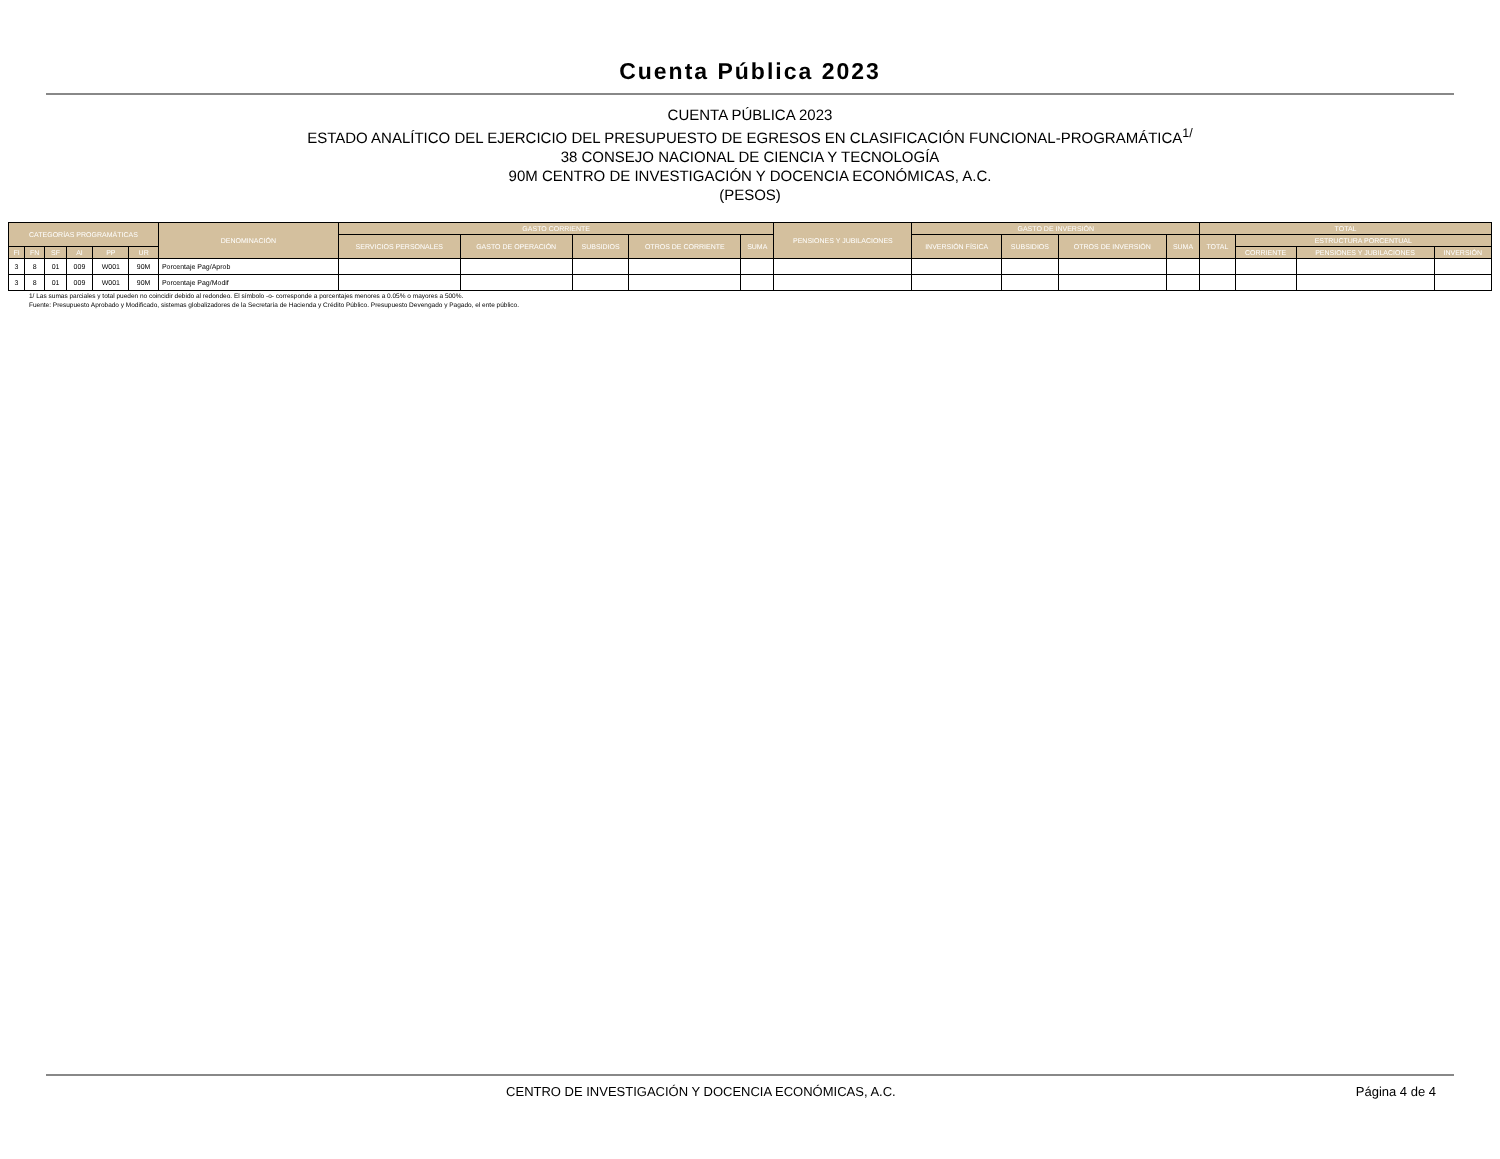Cuenta Pública 2023
CUENTA PÚBLICA 2023
ESTADO ANALÍTICO DEL EJERCICIO DEL PRESUPUESTO DE EGRESOS EN CLASIFICACIÓN FUNCIONAL-PROGRAMÁTICA<sup>1/</sup>
38 CONSEJO NACIONAL DE CIENCIA Y TECNOLOGÍA
90M CENTRO DE INVESTIGACIÓN Y DOCENCIA ECONÓMICAS, A.C.
(PESOS)
| CATEGORÍAS PROGRAMÁTICAS | | | | | | DENOMINACIÓN | GASTO CORRIENTE | | | | | PENSIONES Y JUBILACIONES | GASTO DE INVERSIÓN | | | | TOTAL | | | |
| --- | --- | --- | --- | --- | --- | --- | --- | --- | --- | --- | --- | --- | --- | --- | --- | --- | --- | --- | --- | --- |
| | | | | | | | SERVICIOS PERSONALES | GASTO DE OPERACIÓN | SUBSIDIOS | OTROS DE CORRIENTE | SUMA | | INVERSIÓN FÍSICA | SUBSIDIOS | OTROS DE INVERSIÓN | SUMA | TOTAL | ESTRUCTURA PORCENTUAL | | |
| FI | FN | SF | AI | PP | UR | | | | | | | | | | | | | CORRIENTE | PENSIONES Y JUBILACIONES | INVERSIÓN |
| 3 | 8 | 01 | 009 | W001 | 90M | Porcentaje Pag/Aprob | | | | | | | | | | | | | | |
| 3 | 8 | 01 | 009 | W001 | 90M | Porcentaje Pag/Modif | | | | | | | | | | | | | | |
1/ Las sumas parciales y total pueden no coincidir debido al redondeo. El símbolo -o- corresponde a porcentajes menores a 0.05% o mayores a 500%.
Fuente: Presupuesto Aprobado y Modificado, sistemas globalizadores de la Secretaría de Hacienda y Crédito Público. Presupuesto Devengado y Pagado, el ente público.
CENTRO DE INVESTIGACIÓN Y DOCENCIA ECONÓMICAS, A.C. Página 4 de 4